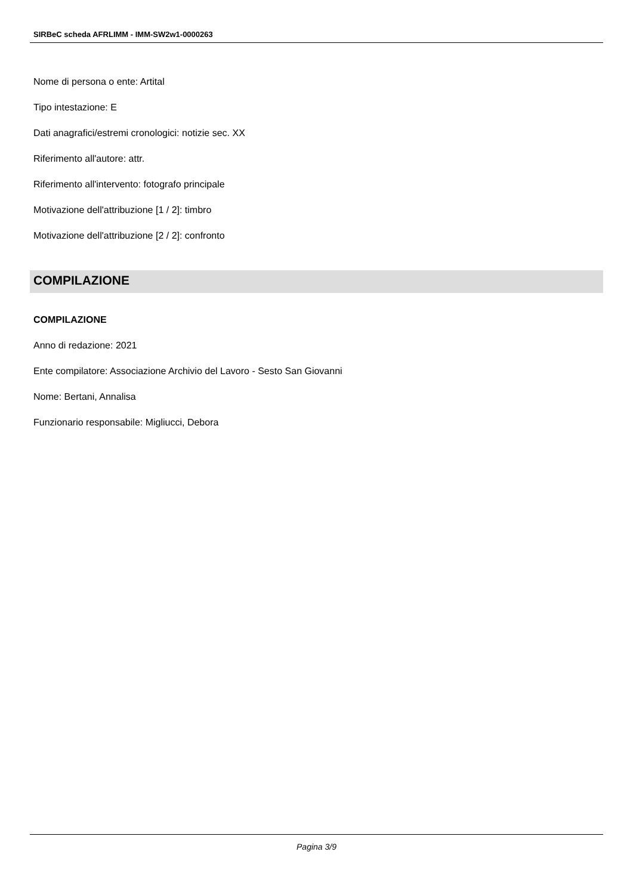SIRBeC scheda AFRLIMM - IMM-SW2w1-0000263
Nome di persona o ente: Artital
Tipo intestazione: E
Dati anagrafici/estremi cronologici: notizie sec. XX
Riferimento all'autore: attr.
Riferimento all'intervento: fotografo principale
Motivazione dell'attribuzione [1 / 2]: timbro
Motivazione dell'attribuzione [2 / 2]: confronto
COMPILAZIONE
COMPILAZIONE
Anno di redazione: 2021
Ente compilatore: Associazione Archivio del Lavoro - Sesto San Giovanni
Nome: Bertani, Annalisa
Funzionario responsabile: Migliucci, Debora
Pagina 3/9